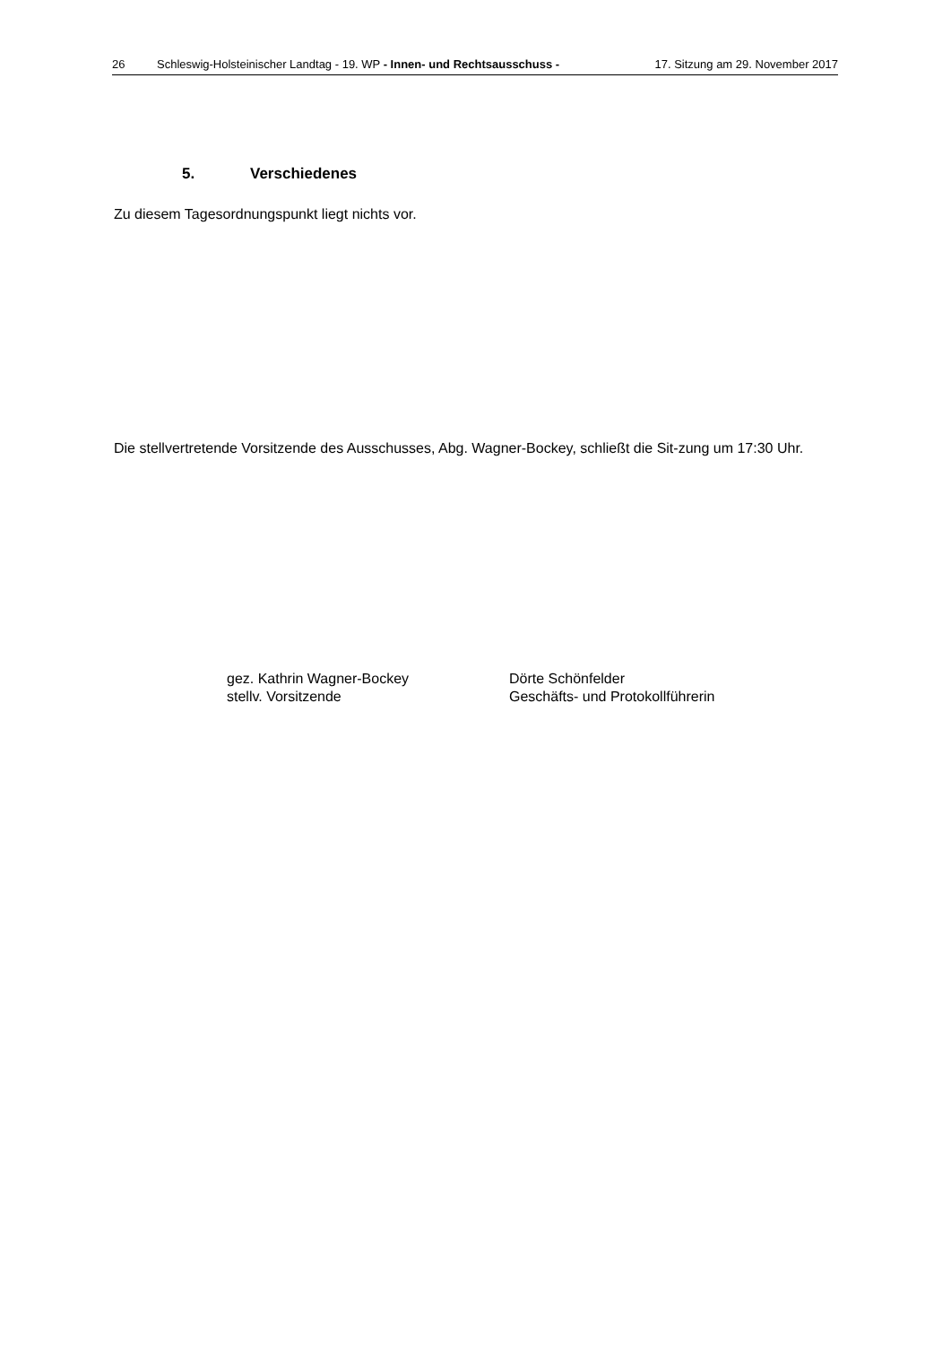26 Schleswig-Holsteinischer Landtag - 19. WP - Innen- und Rechtsausschuss - 17. Sitzung am 29. November 2017
5. Verschiedenes
Zu diesem Tagesordnungspunkt liegt nichts vor.
Die stellvertretende Vorsitzende des Ausschusses, Abg. Wagner-Bockey, schließt die Sit‑zung um 17:30 Uhr.
gez. Kathrin Wagner-Bockey
stellv. Vorsitzende
Dörte Schönfelder
Geschäfts- und Protokollführerin